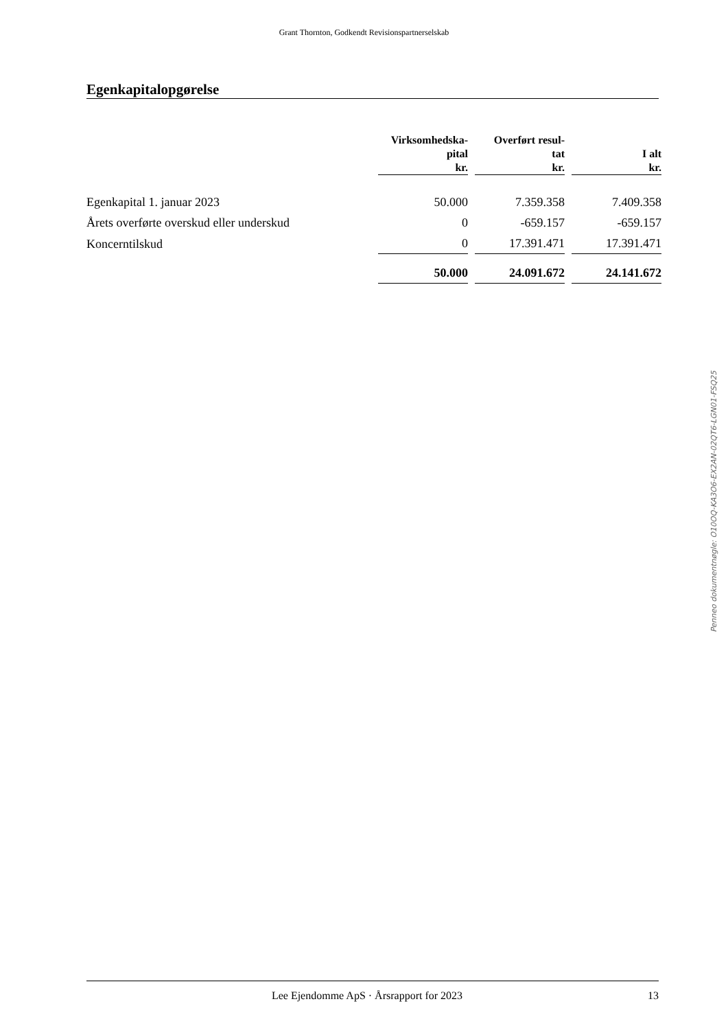Grant Thornton, Godkendt Revisionspartnerselskab
Egenkapitalopgørelse
| | Virksomhedska- pital kr. | | Overført resul- tat kr. | | I alt kr. |
| --- | --- | --- | --- | --- | --- |
| Egenkapital 1. januar 2023 | 50.000 | | 7.359.358 | | 7.409.358 |
| Årets overførte overskud eller underskud | 0 | | -659.157 | | -659.157 |
| Koncerntilskud | 0 | | 17.391.471 | | 17.391.471 |
| | 50.000 | | 24.091.672 | | 24.141.672 |
Penneo dokumentnøgle: O10OQ-KA3O6-EX2AN-02QT6-LGN01-FSQ25
Lee Ejendomme ApS · Årsrapport for 2023 13